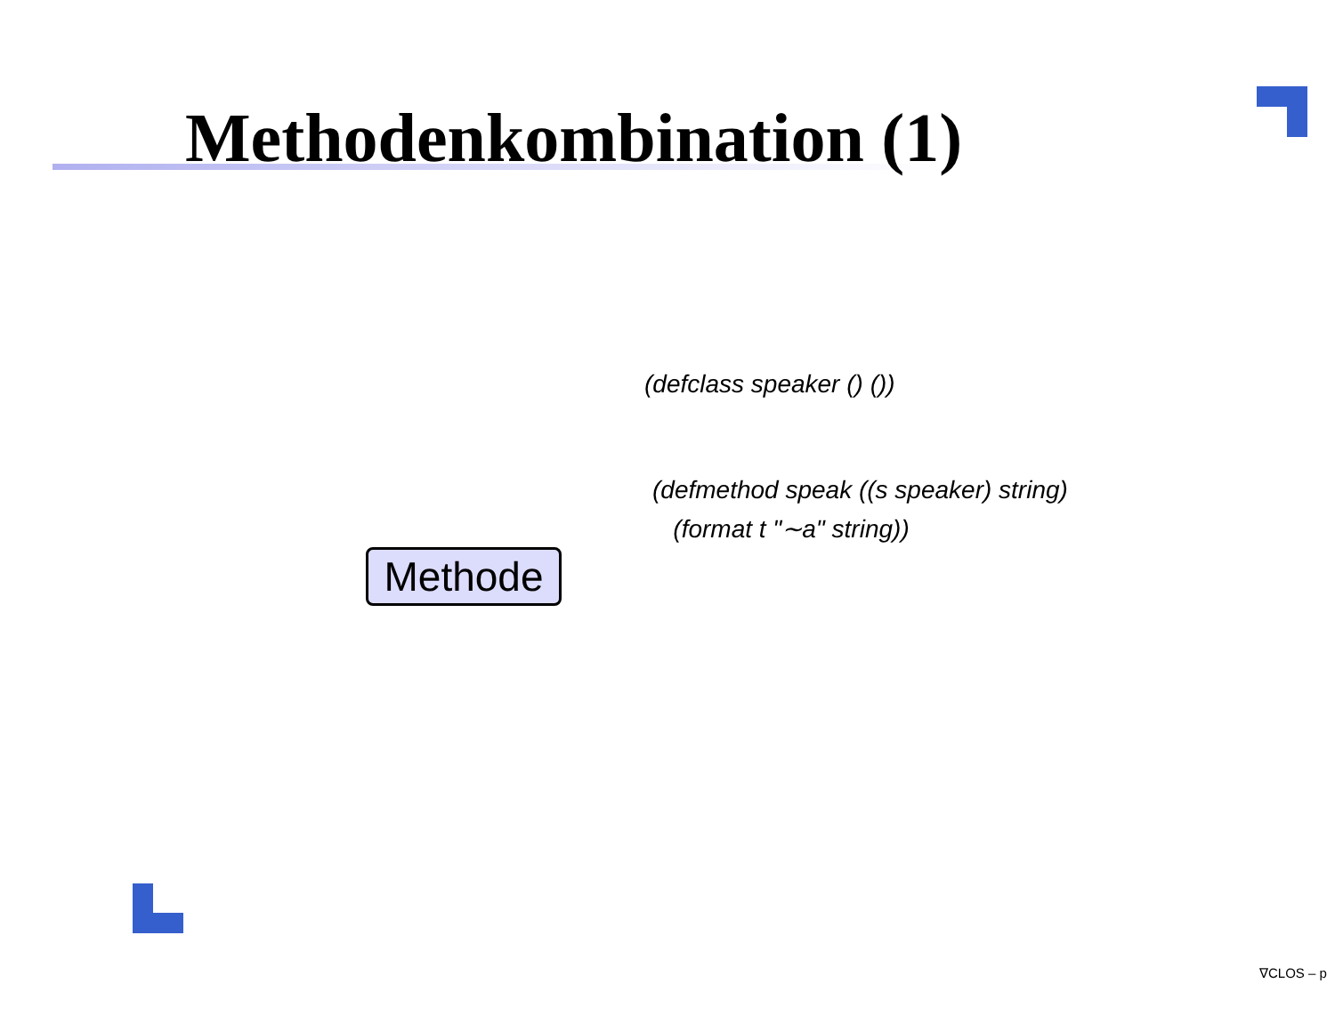Methodenkombination (1)
(defclass speaker () ())
(defmethod speak ((s speaker) string)
(format t "∼a" string))
Methode
∇CLOS – p